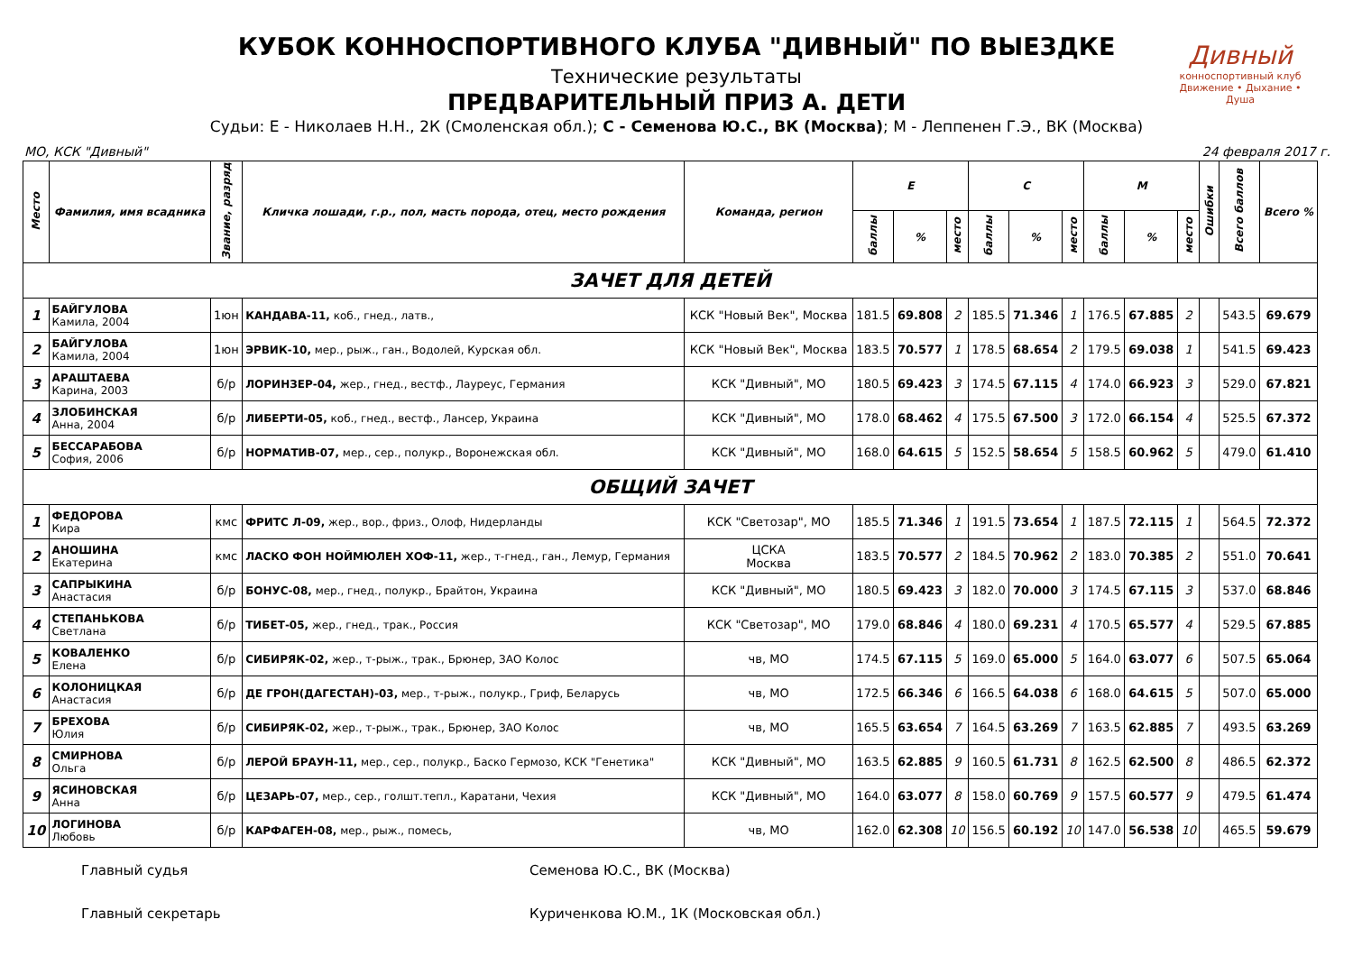КУБОК КОННОСПОРТИВНОГО КЛУБА "ДИВНЫЙ" ПО ВЫЕЗДКЕ
Технические результаты
ПРЕДВАРИТЕЛЬНЫЙ ПРИЗ А. ДЕТИ
Судьи: Е - Николаев Н.Н., 2К (Смоленская обл.); С - Семенова Ю.С., ВК (Москва); М - Леппенен Г.Э., ВК (Москва)
Дивный
конноспортивный клуб
Движение • Дыхание • Душа
МО, КСК "Дивный" 24 февраля 2017 г.
| Место | Фамилия, имя всадника | Звание, разряд | Кличка лошади, г.р., пол, масть порода, отец, место рождения | Команда, регион | Е | | | С | | | М | | | Ошибки | Всего баллов | Всего % |
| --- | --- | --- | --- | --- | --- | --- | --- | --- | --- | --- | --- | --- | --- | --- | --- | --- |
| | | | | | баллы | % | место | баллы | % | место | баллы | % | место | | | |
| ЗАЧЕТ ДЛЯ ДЕТЕЙ | | | | | | | | | | | | | | | | |
| 1 | БАЙГУЛОВА Камила, 2004 | 1юн | КАНДАВА-11, коб., гнед., латв., | КСК "Новый Век", Москва | 181.5 | 69.808 | 2 | 185.5 | 71.346 | 1 | 176.5 | 67.885 | 2 | | 543.5 | 69.679 |
| 2 | БАЙГУЛОВА Камила, 2004 | 1юн | ЭРВИК-10, мер., рыж., ган., Водолей, Курская обл. | КСК "Новый Век", Москва | 183.5 | 70.577 | 1 | 178.5 | 68.654 | 2 | 179.5 | 69.038 | 1 | | 541.5 | 69.423 |
| 3 | АРАШТАЕВА Карина, 2003 | б/р | ЛОРИНЗЕР-04, жер., гнед., вестф., Лауреус, Германия | КСК "Дивный", МО | 180.5 | 69.423 | 3 | 174.5 | 67.115 | 4 | 174.0 | 66.923 | 3 | | 529.0 | 67.821 |
| 4 | ЗЛОБИНСКАЯ Анна, 2004 | б/р | ЛИБЕРТИ-05, коб., гнед., вестф., Лансер, Украина | КСК "Дивный", МО | 178.0 | 68.462 | 4 | 175.5 | 67.500 | 3 | 172.0 | 66.154 | 4 | | 525.5 | 67.372 |
| 5 | БЕССАРАБОВА София, 2006 | б/р | НОРМАТИВ-07, мер., сер., полукр., Воронежская обл. | КСК "Дивный", МО | 168.0 | 64.615 | 5 | 152.5 | 58.654 | 5 | 158.5 | 60.962 | 5 | | 479.0 | 61.410 |
| ОБЩИЙ ЗАЧЕТ | | | | | | | | | | | | | | | | |
| 1 | ФЕДОРОВА Кира | кмс | ФРИТС Л-09, жер., вор., фриз., Олоф, Нидерланды | КСК "Светозар", МО | 185.5 | 71.346 | 1 | 191.5 | 73.654 | 1 | 187.5 | 72.115 | 1 | | 564.5 | 72.372 |
| 2 | АНОШИНА Екатерина | кмс | ЛАСКО ФОН НОЙМЮЛЕН ХОФ-11, жер., т-гнед., ган., Лемур, Германия | ЦСКА Москва | 183.5 | 70.577 | 2 | 184.5 | 70.962 | 2 | 183.0 | 70.385 | 2 | | 551.0 | 70.641 |
| 3 | САПРЫКИНА Анастасия | б/р | БОНУС-08, мер., гнед., полукр., Брайтон, Украина | КСК "Дивный", МО | 180.5 | 69.423 | 3 | 182.0 | 70.000 | 3 | 174.5 | 67.115 | 3 | | 537.0 | 68.846 |
| 4 | СТЕПАНЬКОВА Светлана | б/р | ТИБЕТ-05, жер., гнед., трак., Россия | КСК "Светозар", МО | 179.0 | 68.846 | 4 | 180.0 | 69.231 | 4 | 170.5 | 65.577 | 4 | | 529.5 | 67.885 |
| 5 | КОВАЛЕНКО Елена | б/р | СИБИРЯК-02, жер., т-рыж., трак., Брюнер, ЗАО Колос | чв, МО | 174.5 | 67.115 | 5 | 169.0 | 65.000 | 5 | 164.0 | 63.077 | 6 | | 507.5 | 65.064 |
| 6 | КОЛОНИЦКАЯ Анастасия | б/р | ДЕ ГРОН(ДАГЕСТАН)-03, мер., т-рыж., полукр., Гриф, Беларусь | чв, МО | 172.5 | 66.346 | 6 | 166.5 | 64.038 | 6 | 168.0 | 64.615 | 5 | | 507.0 | 65.000 |
| 7 | БРЕХОВА Юлия | б/р | СИБИРЯК-02, жер., т-рыж., трак., Брюнер, ЗАО Колос | чв, МО | 165.5 | 63.654 | 7 | 164.5 | 63.269 | 7 | 163.5 | 62.885 | 7 | | 493.5 | 63.269 |
| 8 | СМИРНОВА Ольга | б/р | ЛЕРОЙ БРАУН-11, мер., сер., полукр., Баско Гермозо, КСК "Генетика" | КСК "Дивный", МО | 163.5 | 62.885 | 9 | 160.5 | 61.731 | 8 | 162.5 | 62.500 | 8 | | 486.5 | 62.372 |
| 9 | ЯСИНОВСКАЯ Анна | б/р | ЦЕЗАРЬ-07, мер., сер., голшт.тепл., Каратани, Чехия | КСК "Дивный", МО | 164.0 | 63.077 | 8 | 158.0 | 60.769 | 9 | 157.5 | 60.577 | 9 | | 479.5 | 61.474 |
| 10 | ЛОГИНОВА Любовь | б/р | КАРФАГЕН-08, мер., рыж., помесь, | чв, МО | 162.0 | 62.308 | 10 | 156.5 | 60.192 | 10 | 147.0 | 56.538 | 10 | | 465.5 | 59.679 |
Главный судья Семенова Ю.С., ВК (Москва)
Главный секретарь Куриченкова Ю.М., 1К (Московская обл.)